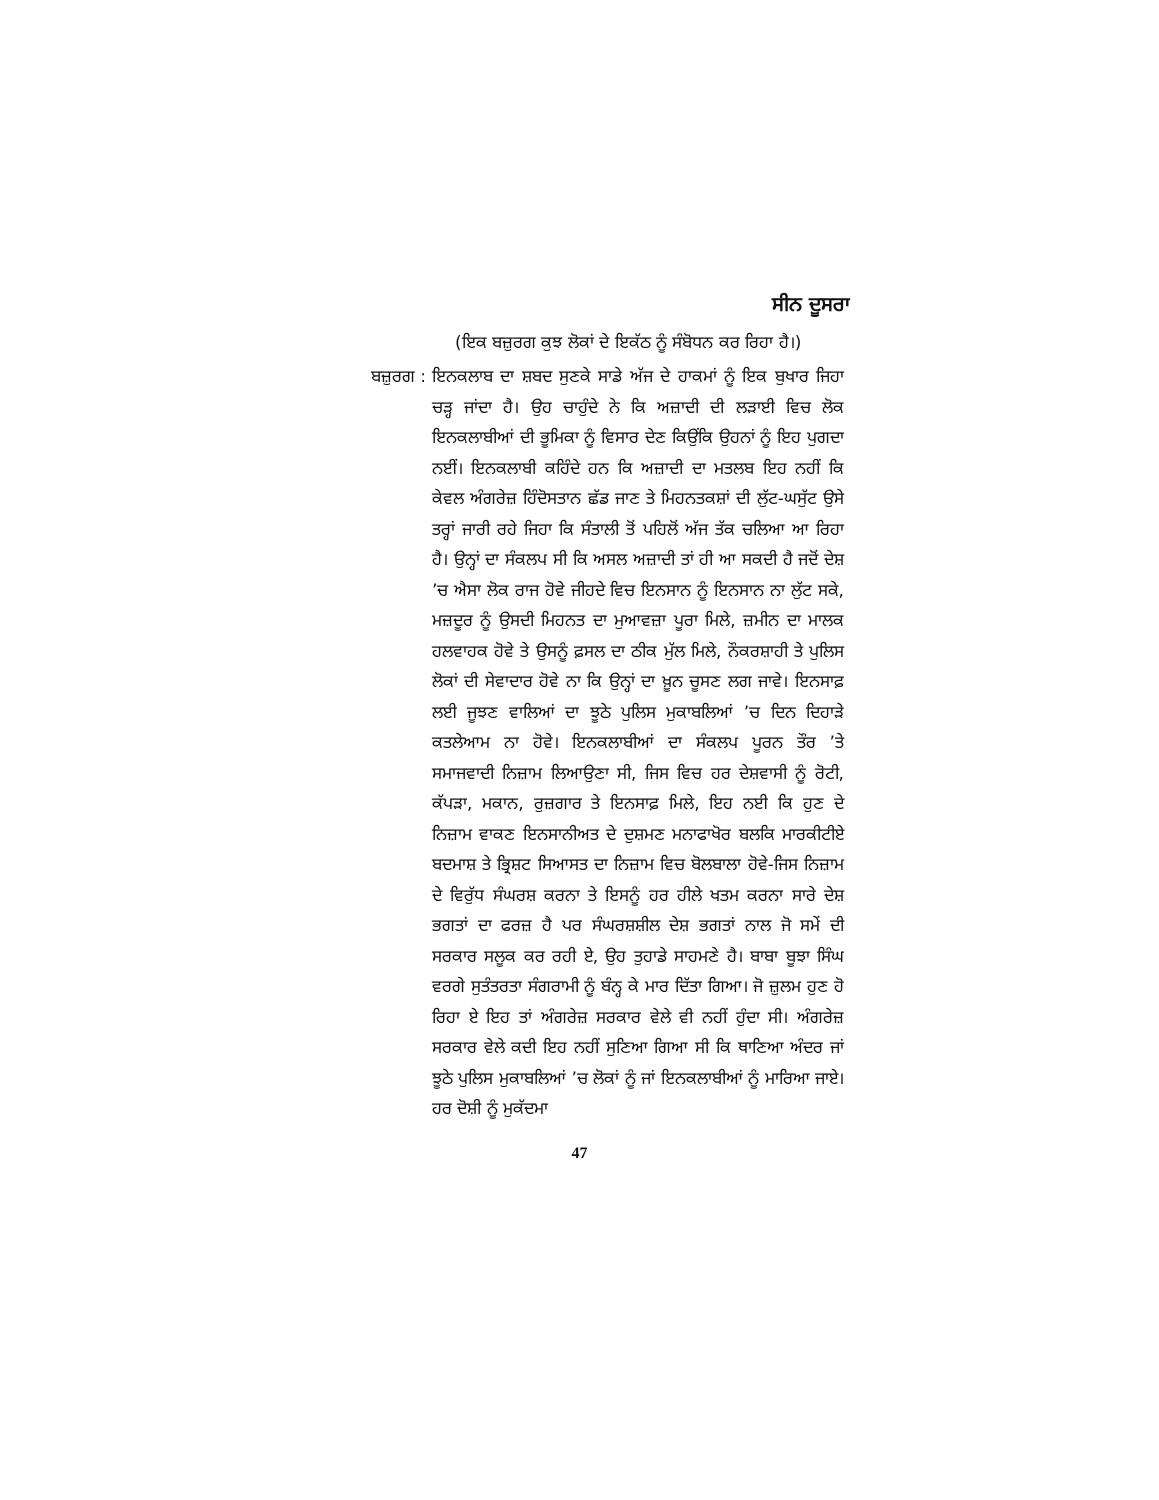ਸੀਨ ਦੂਸਰਾ
(ਇਕ ਬਜ਼ੁਰਗ ਕੁਝ ਲੋਕਾਂ ਦੇ ਇਕੱਠ ਨੂੰ ਸੰਬੋਧਨ ਕਰ ਰਿਹਾ ਹੈ।)
ਬਜ਼ੁਰਗ : ਇਨਕਲਾਬ ਦਾ ਸ਼ਬਦ ਸੁਣਕੇ ਸਾਡੇ ਅੱਜ ਦੇ ਹਾਕਮਾਂ ਨੂੰ ਇਕ ਬੁਖਾਰ ਜਿਹਾ ਚੜ੍ਹ ਜਾਂਦਾ ਹੈ। ਉਹ ਚਾਹੁੰਦੇ ਨੇ ਕਿ ਅਜ਼ਾਦੀ ਦੀ ਲੜਾਈ ਵਿਚ ਲੋਕ ਇਨਕਲਾਬੀਆਂ ਦੀ ਭੂਮਿਕਾ ਨੂੰ ਵਿਸਾਰ ਦੇਣ ਕਿਉਂਕਿ ਉਹਨਾਂ ਨੂੰ ਇਹ ਪੁਗਦਾ ਨਈਂ। ਇਨਕਲਾਬੀ ਕਹਿੰਦੇ ਹਨ ਕਿ ਅਜ਼ਾਦੀ ਦਾ ਮਤਲਬ ਇਹ ਨਹੀਂ ਕਿ ਕੇਵਲ ਅੰਗਰੇਜ਼ ਹਿੰਦੋਸਤਾਨ ਛੱਡ ਜਾਣ ਤੇ ਮਿਹਨਤਕਸ਼ਾਂ ਦੀ ਲੁੱਟ-ਘਸੁੱਟ ਉਸੇ ਤਰ੍ਹਾਂ ਜਾਰੀ ਰਹੇ ਜਿਹਾ ਕਿ ਸੰਤਾਲੀ ਤੋਂ ਪਹਿਲੋਂ ਅੱਜ ਤੱਕ ਚਲਿਆ ਆ ਰਿਹਾ ਹੈ। ਉਨ੍ਹਾਂ ਦਾ ਸੰਕਲਪ ਸੀ ਕਿ ਅਸਲ ਅਜ਼ਾਦੀ ਤਾਂ ਹੀ ਆ ਸਕਦੀ ਹੈ ਜਦੋਂ ਦੇਸ਼ ’ਚ ਐਸਾ ਲੋਕ ਰਾਜ ਹੋਵੇ ਜੀਹਦੇ ਵਿਚ ਇਨਸਾਨ ਨੂੰ ਇਨਸਾਨ ਨਾ ਲੁੱਟ ਸਕੇ, ਮਜ਼ਦੂਰ ਨੂੰ ਉਸਦੀ ਮਿਹਨਤ ਦਾ ਮੁਆਵਜ਼ਾ ਪੂਰਾ ਮਿਲੇ, ਜ਼ਮੀਨ ਦਾ ਮਾਲਕ ਹਲਵਾਹਕ ਹੋਵੇ ਤੇ ਉਸਨੂੰ ਫ਼ਸਲ ਦਾ ਠੀਕ ਮੁੱਲ ਮਿਲੇ, ਨੌਕਰਸ਼ਾਹੀ ਤੇ ਪੁਲਿਸ ਲੋਕਾਂ ਦੀ ਸੇਵਾਦਾਰ ਹੋਵੇ ਨਾ ਕਿ ਉਨ੍ਹਾਂ ਦਾ ਖ਼ੂਨ ਚੂਸਣ ਲਗ ਜਾਵੇ। ਇਨਸਾਫ਼ ਲਈ ਜੂਝਣ ਵਾਲਿਆਂ ਦਾ ਝੂਠੇ ਪੁਲਿਸ ਮੁਕਾਬਲਿਆਂ ’ਚ ਦਿਨ ਦਿਹਾੜੇ ਕਤਲੇਆਮ ਨਾ ਹੋਵੇ। ਇਨਕਲਾਬੀਆਂ ਦਾ ਸੰਕਲਪ ਪੂਰਨ ਤੌਰ ’ਤੇ ਸਮਾਜਵਾਦੀ ਨਿਜ਼ਾਮ ਲਿਆਉਣਾ ਸੀ, ਜਿਸ ਵਿਚ ਹਰ ਦੇਸ਼ਵਾਸੀ ਨੂੰ ਰੋਟੀ, ਕੱਪੜਾ, ਮਕਾਨ, ਰੁਜ਼ਗਾਰ ਤੇ ਇਨਸਾਫ਼ ਮਿਲੇ, ਇਹ ਨਈ ਕਿ ਹੁਣ ਦੇ ਨਿਜ਼ਾਮ ਵਾਕਣ ਇਨਸਾਨੀਅਤ ਦੇ ਦੁਸ਼ਮਣ ਮਨਾਫਾਖੋਰ ਬਲਕਿ ਮਾਰਕੀਟੀਏ ਬਦਮਾਸ਼ ਤੇ ਭ੍ਰਿਸ਼ਟ ਸਿਆਸਤ ਦਾ ਨਿਜ਼ਾਮ ਵਿਚ ਬੋਲਬਾਲਾ ਹੋਵੇ-ਜਿਸ ਨਿਜ਼ਾਮ ਦੇ ਵਿਰੁੱਧ ਸੰਘਰਸ਼ ਕਰਨਾ ਤੇ ਇਸਨੂੰ ਹਰ ਹੀਲੇ ਖਤਮ ਕਰਨਾ ਸਾਰੇ ਦੇਸ਼ ਭਗਤਾਂ ਦਾ ਫਰਜ਼ ਹੈ ਪਰ ਸੰਘਰਸ਼ਸ਼ੀਲ ਦੇਸ਼ ਭਗਤਾਂ ਨਾਲ ਜੋ ਸਮੇਂ ਦੀ ਸਰਕਾਰ ਸਲੂਕ ਕਰ ਰਹੀ ਏ, ਉਹ ਤੁਹਾਡੇ ਸਾਹਮਣੇ ਹੈ। ਬਾਬਾ ਬੂਝਾ ਸਿੰਘ ਵਰਗੇ ਸੁਤੰਤਰਤਾ ਸੰਗਰਾਮੀ ਨੂੰ ਬੰਨ੍ਹ ਕੇ ਮਾਰ ਦਿੱਤਾ ਗਿਆ। ਜੋ ਜ਼ੁਲਮ ਹੁਣ ਹੋ ਰਿਹਾ ਏ ਇਹ ਤਾਂ ਅੰਗਰੇਜ਼ ਸਰਕਾਰ ਵੇਲੇ ਵੀ ਨਹੀਂ ਹੁੰਦਾ ਸੀ। ਅੰਗਰੇਜ਼ ਸਰਕਾਰ ਵੇਲੇ ਕਦੀ ਇਹ ਨਹੀਂ ਸੁਣਿਆ ਗਿਆ ਸੀ ਕਿ ਥਾਣਿਆ ਅੰਦਰ ਜਾਂ ਝੂਠੇ ਪੁਲਿਸ ਮੁਕਾਬਲਿਆਂ ’ਚ ਲੋਕਾਂ ਨੂੰ ਜਾਂ ਇਨਕਲਾਬੀਆਂ ਨੂੰ ਮਾਰਿਆ ਜਾਏ। ਹਰ ਦੋਸ਼ੀ ਨੂੰ ਮੁਕੱਦਮਾ
47